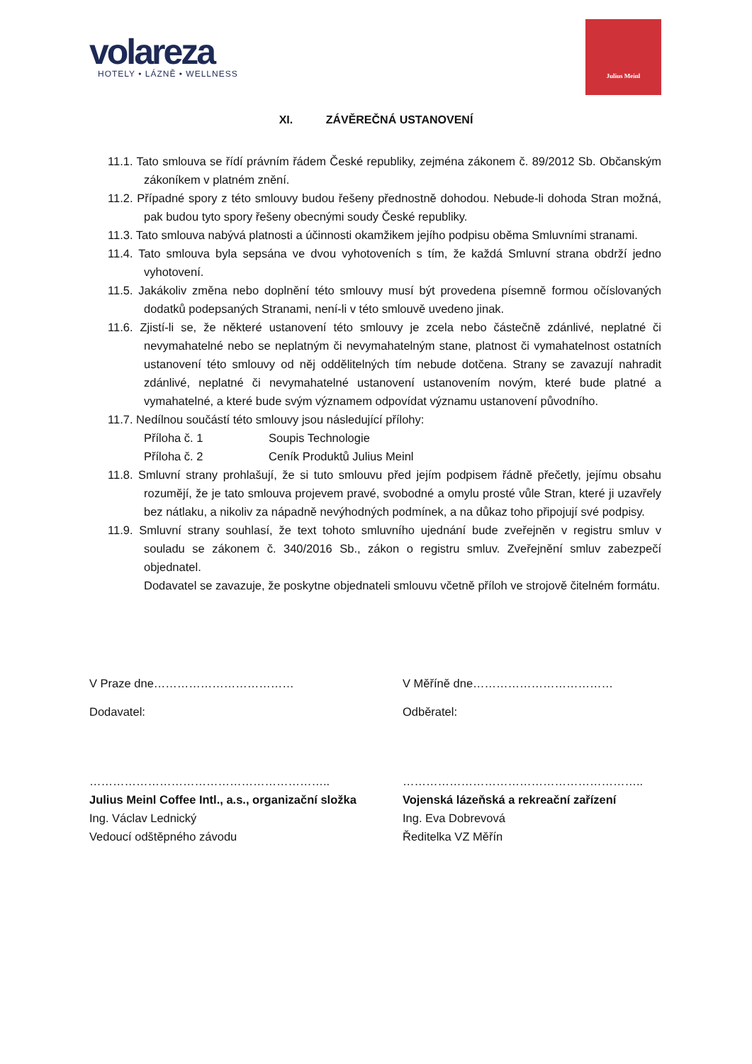volareza
HOTELY • LÁZNĚ • WELLNESS
Julius Meinl
XI. ZÁVĚREČNÁ USTANOVENÍ
11.1. Tato smlouva se řídí právním řádem České republiky, zejména zákonem č. 89/2012 Sb. Občanským zákoníkem v platném znění.
11.2. Případné spory z této smlouvy budou řešeny přednostně dohodou. Nebude-li dohoda Stran možná, pak budou tyto spory řešeny obecnými soudy České republiky.
11.3. Tato smlouva nabývá platnosti a účinnosti okamžikem jejího podpisu oběma Smluvními stranami.
11.4. Tato smlouva byla sepsána ve dvou vyhotoveních s tím, že každá Smluvní strana obdrží jedno vyhotovení.
11.5. Jakákoliv změna nebo doplnění této smlouvy musí být provedena písemně formou očíslovaných dodatků podepsaných Stranami, není-li v této smlouvě uvedeno jinak.
11.6. Zjistí-li se, že některé ustanovení této smlouvy je zcela nebo částečně zdánlivé, neplatné či nevymahatelné nebo se neplatným či nevymahatelným stane, platnost či vymahatelnost ostatních ustanovení této smlouvy od něj oddělitelných tím nebude dotčena. Strany se zavazují nahradit zdánlivé, neplatné či nevymahatelné ustanovení ustanovením novým, které bude platné a vymahatelné, a které bude svým významem odpovídat významu ustanovení původního.
11.7. Nedílnou součástí této smlouvy jsou následující přílohy:
Příloha č. 1 Soupis Technologie
Příloha č. 2 Ceník Produktů Julius Meinl
11.8. Smluvní strany prohlašují, že si tuto smlouvu před jejím podpisem řádně přečetly, jejímu obsahu rozumějí, že je tato smlouva projevem pravé, svobodné a omylu prosté vůle Stran, které ji uzavřely bez nátlaku, a nikoliv za nápadně nevýhodných podmínek, a na důkaz toho připojují své podpisy.
11.9. Smluvní strany souhlasí, že text tohoto smluvního ujednání bude zveřejněn v registru smluv v souladu se zákonem č. 340/2016 Sb., zákon o registru smluv. Zveřejnění smluv zabezpečí objednatel.
Dodavatel se zavazuje, že poskytne objednateli smlouvu včetně příloh ve strojově čitelném formátu.
V Praze dne………………………………
Dodavatel:
……………………………………………………..
Julius Meinl Coffee Intl., a.s., organizační složka
Ing. Václav Lednický
Vedoucí odštěpného závodu
V Měříně dne………………………………
Odběratel:
……………………………………………………..
Vojenská lázeňská a rekreační zařízení
Ing. Eva Dobrevová
Ředitelka VZ Měřín